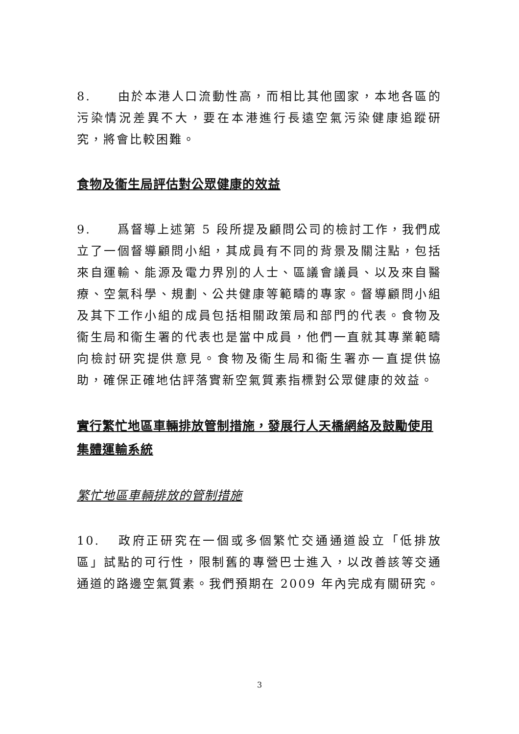8. 由於本港人口流動性高，而相比其他國家，本地各區的污染情況差異不大，要在本港進行長遠空氣污染健康追蹤研究，將會比較困難。
食物及衞生局評估對公眾健康的效益
9. 爲督導上述第 5 段所提及顧問公司的檢討工作，我們成立了一個督導顧問小組，其成員有不同的背景及關注點，包括來自運輸、能源及電力界別的人士、區議會議員、以及來自醫療、空氣科學、規劃、公共健康等範疇的專家。督導顧問小組及其下工作小組的成員包括相關政策局和部門的代表。食物及衞生局和衞生署的代表也是當中成員，他們一直就其專業範疇向檢討研究提供意見。食物及衞生局和衞生署亦一直提供協助，確保正確地估評落實新空氣質素指標對公眾健康的效益。
實行繁忙地區車輛排放管制措施，發展行人天橋網絡及鼓勵使用集體運輸系統
繁忙地區車輛排放的管制措施
10. 政府正研究在一個或多個繁忙交通通道設立「低排放區」試點的可行性，限制舊的專營巴士進入，以改善該等交通通道的路邊空氣質素。我們預期在 2009 年內完成有關研究。
3